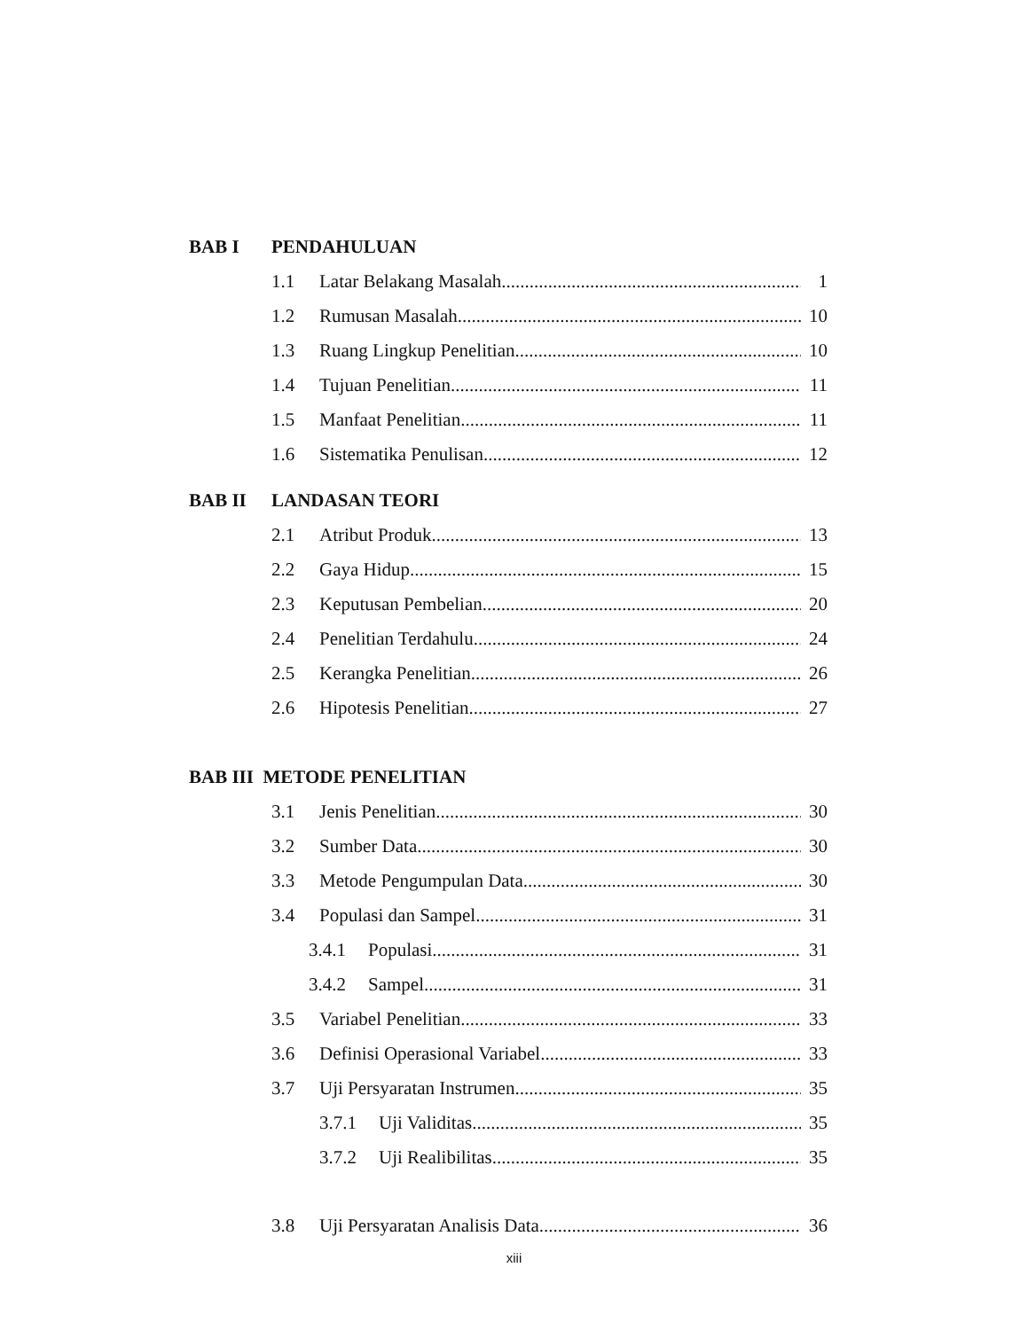BAB I PENDAHULUAN
1.1 Latar Belakang Masalah 1
1.2 Rumusan Masalah 10
1.3 Ruang Lingkup Penelitian 10
1.4 Tujuan Penelitian 11
1.5 Manfaat Penelitian 11
1.6 Sistematika Penulisan 12
BAB II LANDASAN TEORI
2.1 Atribut Produk 13
2.2 Gaya Hidup 15
2.3 Keputusan Pembelian 20
2.4 Penelitian Terdahulu 24
2.5 Kerangka Penelitian 26
2.6 Hipotesis Penelitian 27
BAB III METODE PENELITIAN
3.1 Jenis Penelitian 30
3.2 Sumber Data 30
3.3 Metode Pengumpulan Data 30
3.4 Populasi dan Sampel 31
3.4.1 Populasi 31
3.4.2 Sampel 31
3.5 Variabel Penelitian 33
3.6 Definisi Operasional Variabel 33
3.7 Uji Persyaratan Instrumen 35
3.7.1 Uji Validitas 35
3.7.2 Uji Realibilitas 35
3.8 Uji Persyaratan Analisis Data 36
xiii